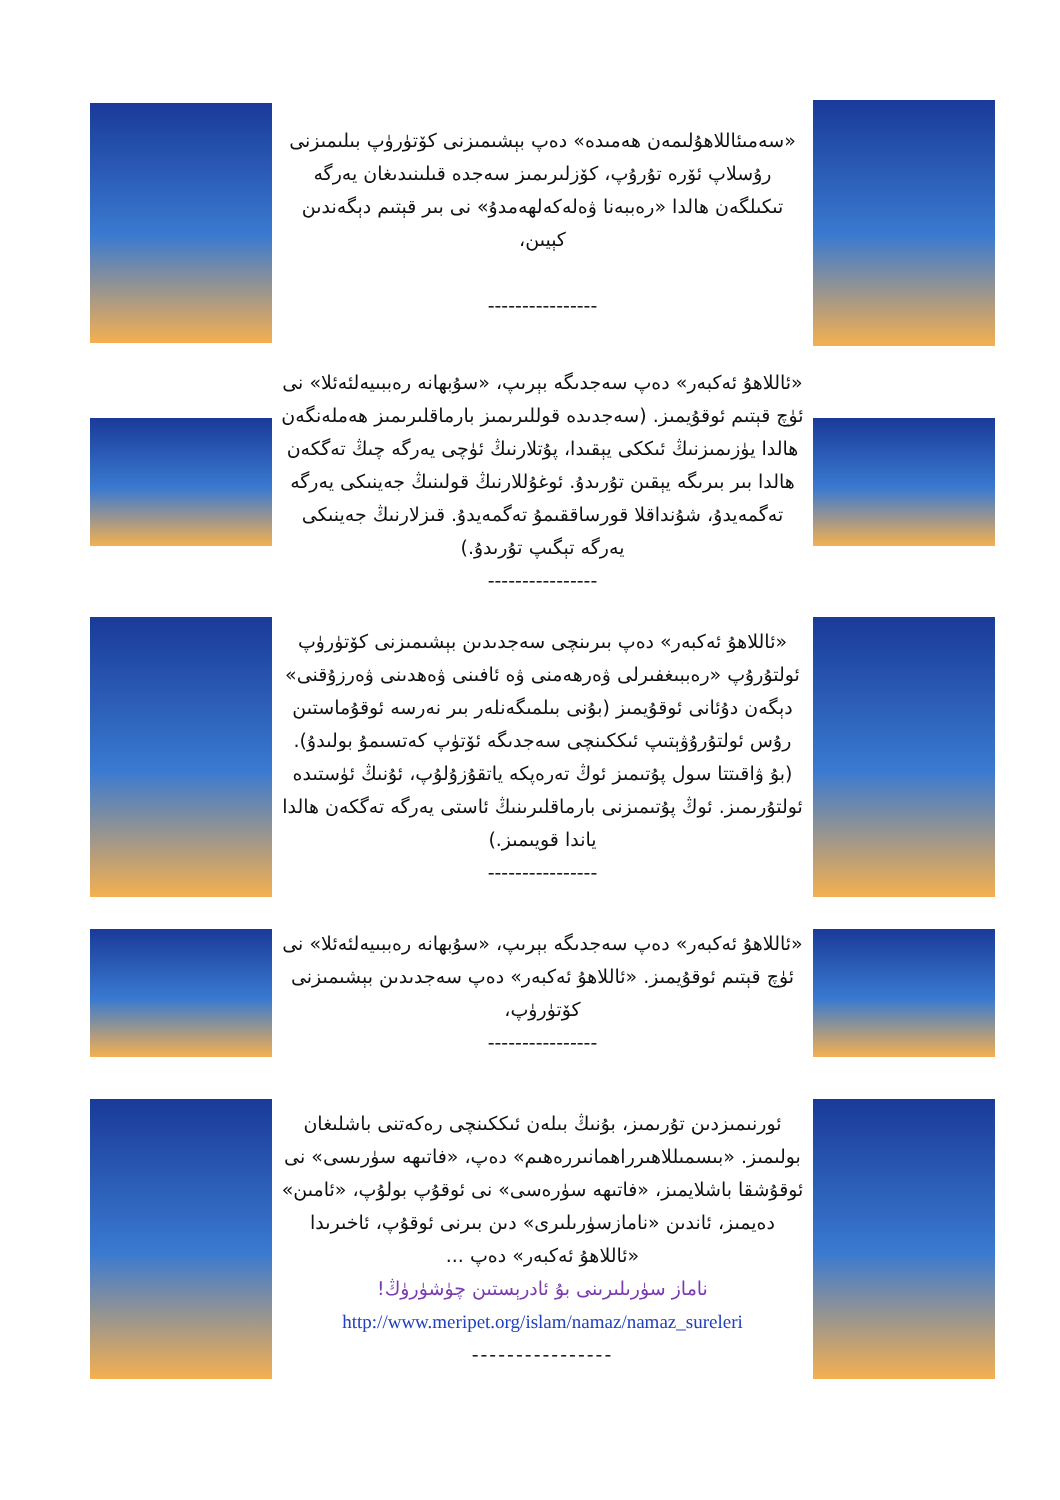«سەمىئاللاھۇلىمەن ھەمىدە» دەپ بېشىمىزنى كۆتۈرۈپ بىلىمىزنى رۇسلاپ ئۆرە تۇرۇپ، كۆزلىرىمىز سەجدە قىلىنىدىغان يەرگە تىكىلگەن ھالدا «رەببەنا ۋەلەكەلھەمدۇ» نى بىر قېتىم دېگەندىن كېيىن،
----------------
«ئاللاھۇ ئەكبەر» دەپ سەجدىگە بېرىپ، «سۇبھانە رەببىيەلئەئلا» نى ئۈچ قېتىم ئوقۇيمىز. (سەجدىدە قوللىرىمىز بارماقلىرىمىز ھەملەنگەن ھالدا يۈزىمىزنىڭ ئىككى يېقىدا، پۇتلارنىڭ ئۈچى يەرگە چىڭ تەگكەن ھالدا بىر بىرىگە يېقىن تۇرىدۇ. ئوغۇللارنىڭ قولىنىڭ جەينىكى يەرگە تەگمەيدۇ، شۇنداقلا قورساققىمۇ تەگمەيدۇ. قىزلارنىڭ جەينىكى يەرگە تېگىپ تۇرىدۇ.)
----------------
«ئاللاھۇ ئەكبەر» دەپ بىرىنچى سەجدىدىن بېشىمىزنى كۆتۈرۈپ ئولتۇرۇپ «رەببىغفىرلى ۋەرھەمنى ۋە ئافىنى ۋەھدىنى ۋەرزۇقنى» دېگەن دۇئانى ئوقۇيمىز (بۇنى بىلمىگەنلەر بىر نەرسە ئوقۇماستىن رۇس ئولتۇرۇۋېتىپ ئىككىنچى سەجدىگە ئۆتۈپ كەتسىمۇ بولىدۇ). (بۇ ۋاقىتتا سول پۇتىمىز ئوڭ تەرەپكە ياتقۇزۇلۇپ، ئۇنىڭ ئۈستىدە ئولتۇرىمىز. ئوڭ پۇتىمىزنى بارماقلىرىنىڭ ئاستى يەرگە تەگكەن ھالدا ياندا قويىمىز.)
----------------
«ئاللاھۇ ئەكبەر» دەپ سەجدىگە بېرىپ، «سۇبھانە رەببىيەلئەئلا» نى ئۈچ قېتىم ئوقۇيمىز. «ئاللاھۇ ئەكبەر» دەپ سەجدىدىن بېشىمىزنى كۆتۈرۈپ،
----------------
ئورنىمىزدىن تۇرىمىز، بۇنىڭ بىلەن ئىككىنچى رەكەتنى باشلىغان بولىمىز. «بىسمىللاھىرراھمانىررەھىم» دەپ، «فاتىھە سۈرىسى» نى ئوقۇشقا باشلايمىز، «فاتىھە سۈرەسى» نى ئوقۇپ بولۇپ، «ئامىن» دەيمىز، ئاندىن «نامازسۈرىلىرى» دىن بىرنى ئوقۇپ، ئاخىرىدا «ئاللاھۇ ئەكبەر» دەپ ...
ناماز سۈرىلىرىنى بۇ ئادرېستىن چۈشۈرۈڭ!
http://www.meripet.org/islam/namaz/namaz_sureleri
----------------